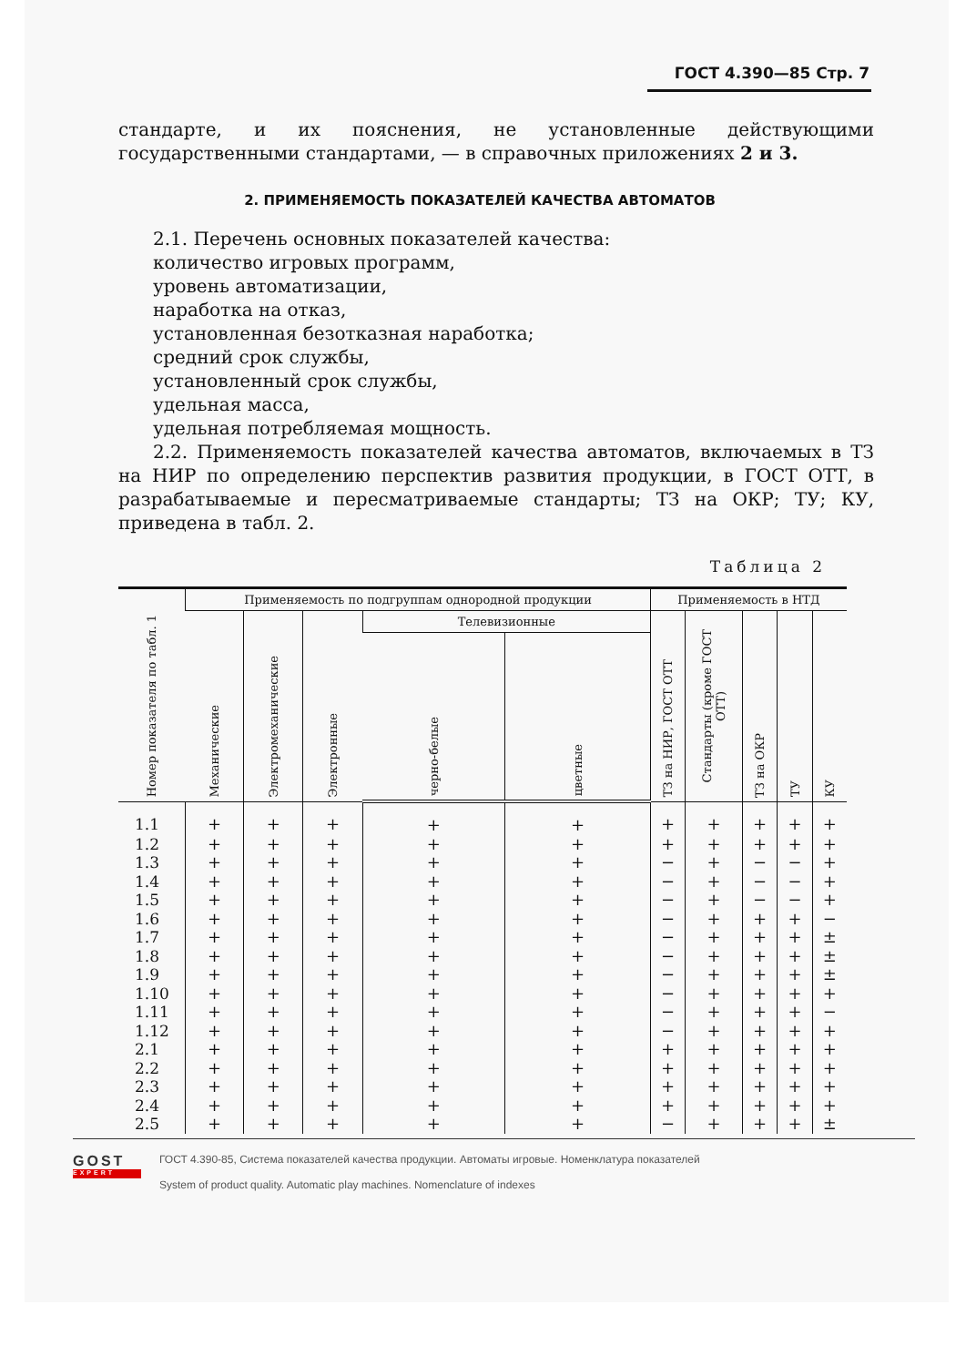ГОСТ 4.390—85 Стр. 7
стандарте, и их пояснения, не установленные действующими государственными стандартами, — в справочных приложениях 2 и 3.
2. ПРИМЕНЯЕМОСТЬ ПОКАЗАТЕЛЕЙ КАЧЕСТВА АВТОМАТОВ
2.1. Перечень основных показателей качества:
количество игровых программ,
уровень автоматизации,
наработка на отказ,
установленная безотказная наработка;
средний срок службы,
установленный срок службы,
удельная масса,
удельная потребляемая мощность.
2.2. Применяемость показателей качества автоматов, включаемых в ТЗ на НИР по определению перспектив развития продукции, в ГОСТ ОТТ, в разрабатываемые и пересматриваемые стандарты; ТЗ на ОКР; ТУ; КУ, приведена в табл. 2.
Таблица 2
| Номер показателя по табл. 1 | Применяемость по подгруппам однородной продукции | | | | | Применяемость в НТД | | | | |
| --- | --- | --- | --- | --- | --- | --- | --- | --- | --- | --- |
| | Механические | Электромеханические | Электронные | Телевизионные | | ТЗ на НИР, ГОСТ ОТТ | Стандарты (кроме ГОСТ ОТТ) | ТЗ на ОКР | ТУ | КУ |
| | | | | черно-белые | цветные | | | | | |
| 1.1 | + | + | + | + | + | + | + | + | + | + |
| 1.2 | + | + | + | + | + | + | + | + | + | + |
| 1.3 | + | + | + | + | + | − | + | − | − | + |
| 1.4 | + | + | + | + | + | − | + | − | − | + |
| 1.5 | + | + | + | + | + | − | + | − | − | + |
| 1.6 | + | + | + | + | + | − | + | + | + | − |
| 1.7 | + | + | + | + | + | − | + | + | + | ± |
| 1.8 | + | + | + | + | + | − | + | + | + | ± |
| 1.9 | + | + | + | + | + | − | + | + | + | ± |
| 1.10 | + | + | + | + | + | − | + | + | + | + |
| 1.11 | + | + | + | + | + | − | + | + | + | − |
| 1.12 | + | + | + | + | + | − | + | + | + | + |
| 2.1 | + | + | + | + | + | + | + | + | + | + |
| 2.2 | + | + | + | + | + | + | + | + | + | + |
| 2.3 | + | + | + | + | + | + | + | + | + | + |
| 2.4 | + | + | + | + | + | + | + | + | + | + |
| 2.5 | + | + | + | + | + | − | + | + | + | ± |
GOST
EXPERT
ГОСТ 4.390-85, Система показателей качества продукции. Автоматы игровые. Номенклатура показателей
System of product quality. Automatic play machines. Nomenclature of indexes